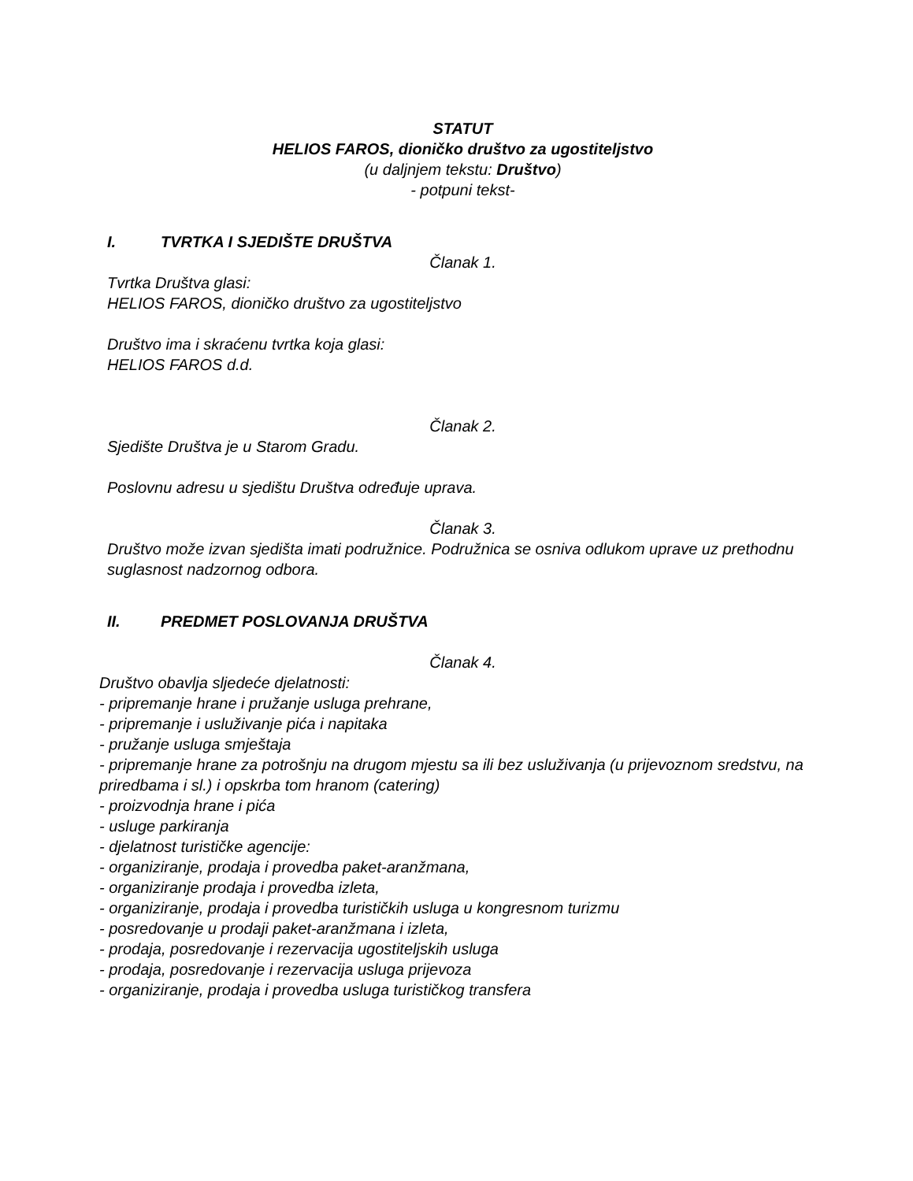STATUT
HELIOS FAROS, dioničko društvo za ugostiteljstvo
(u daljnjem tekstu: Društvo)
- potpuni tekst-
I. TVRTKA I SJEDIŠTE DRUŠTVA
Članak 1.
Tvrtka Društva glasi:
HELIOS FAROS, dioničko društvo za ugostiteljstvo
Društvo ima i skraćenu tvrtka koja glasi:
HELIOS FAROS d.d.
Članak 2.
Sjedište Društva je u Starom Gradu.
Poslovnu adresu u sjedištu Društva određuje uprava.
Članak 3.
Društvo može izvan sjedišta imati podružnice. Podružnica se osniva odlukom uprave uz prethodnu suglasnost nadzornog odbora.
II. PREDMET POSLOVANJA DRUŠTVA
Članak 4.
Društvo obavlja sljedeće djelatnosti:
- pripremanje hrane i pružanje usluga prehrane,
- pripremanje i usluživanje pića i napitaka
- pružanje usluga smještaja
- pripremanje hrane za potrošnju na drugom mjestu sa ili bez usluživanja (u prijevoznom sredstvu, na priredbama i sl.) i opskrba tom hranom (catering)
- proizvodnja hrane i pića
- usluge parkiranja
- djelatnost turističke agencije:
- organiziranje, prodaja i provedba paket-aranžmana,
- organiziranje prodaja i provedba izleta,
- organiziranje, prodaja i provedba turističkih usluga u kongresnom turizmu
- posredovanje u prodaji paket-aranžmana i izleta,
- prodaja, posredovanje i rezervacija ugostiteljskih usluga
- prodaja, posredovanje i rezervacija usluga prijevoza
- organiziranje, prodaja i provedba usluga turističkog transfera